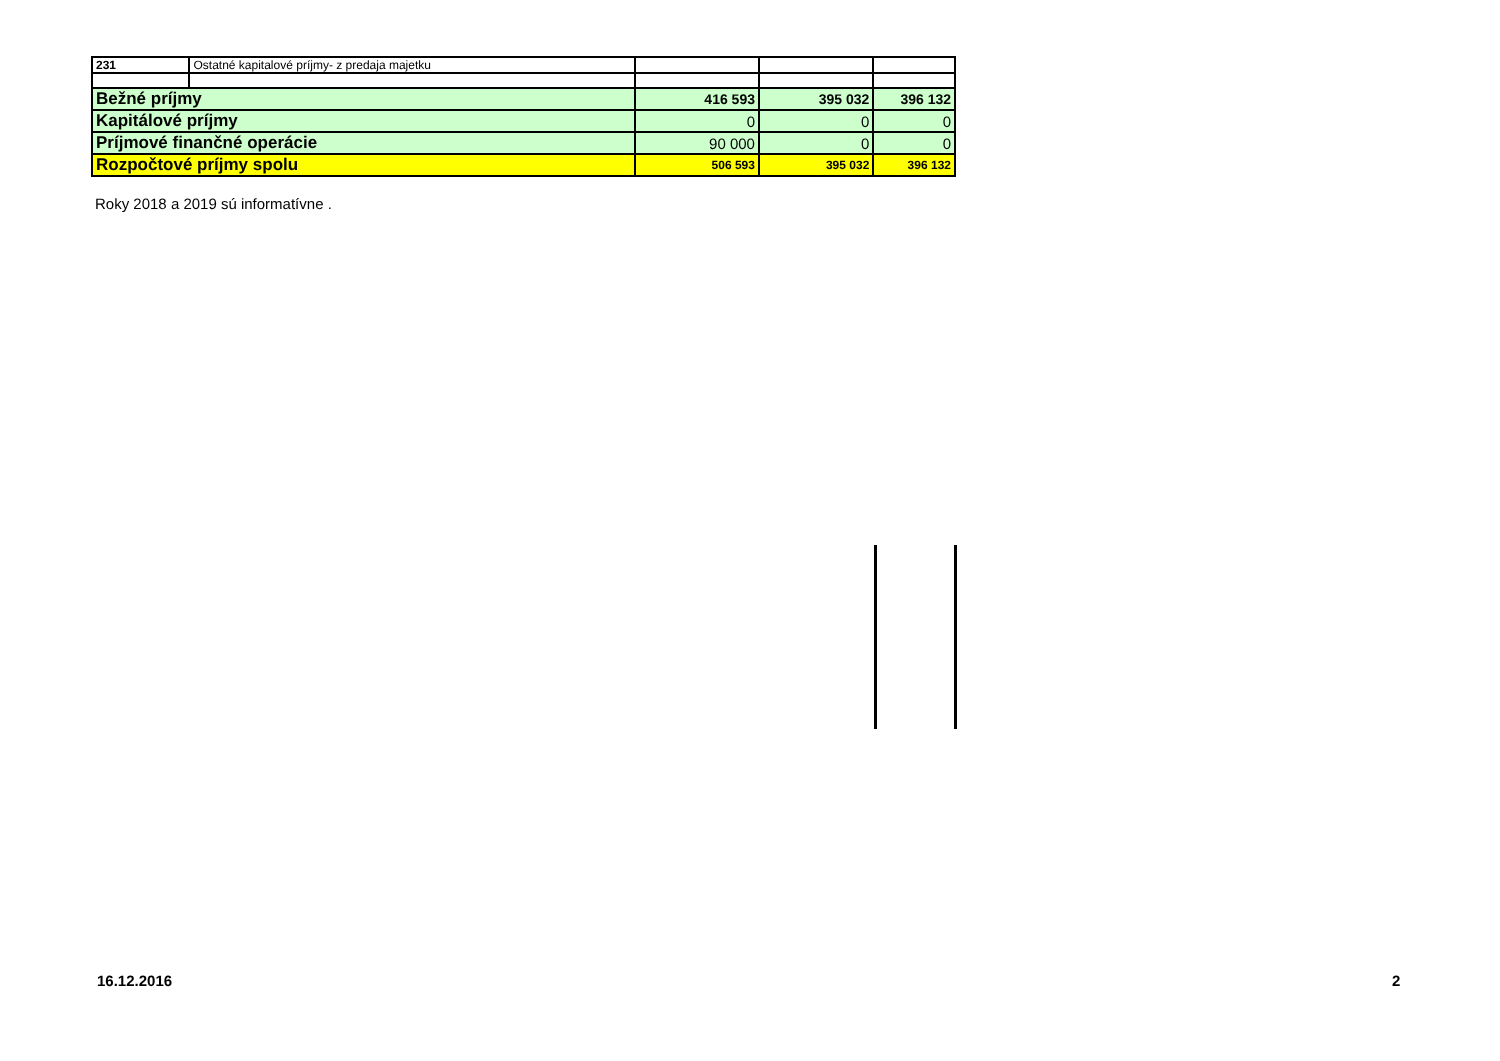| 231 | Ostatné kapitalové príjmy- z predaja majetku | | | |
| Bežné príjmy | | 416 593 | 395 032 | 396 132 |
| Kapitálové príjmy | | 0 | 0 | 0 |
| Príjmové finančné operácie | | 90 000 | 0 | 0 |
| Rozpočtové príjmy spolu | | 506 593 | 395 032 | 396 132 |
Roky 2018 a 2019 sú informatívne .
16.12.2016 2